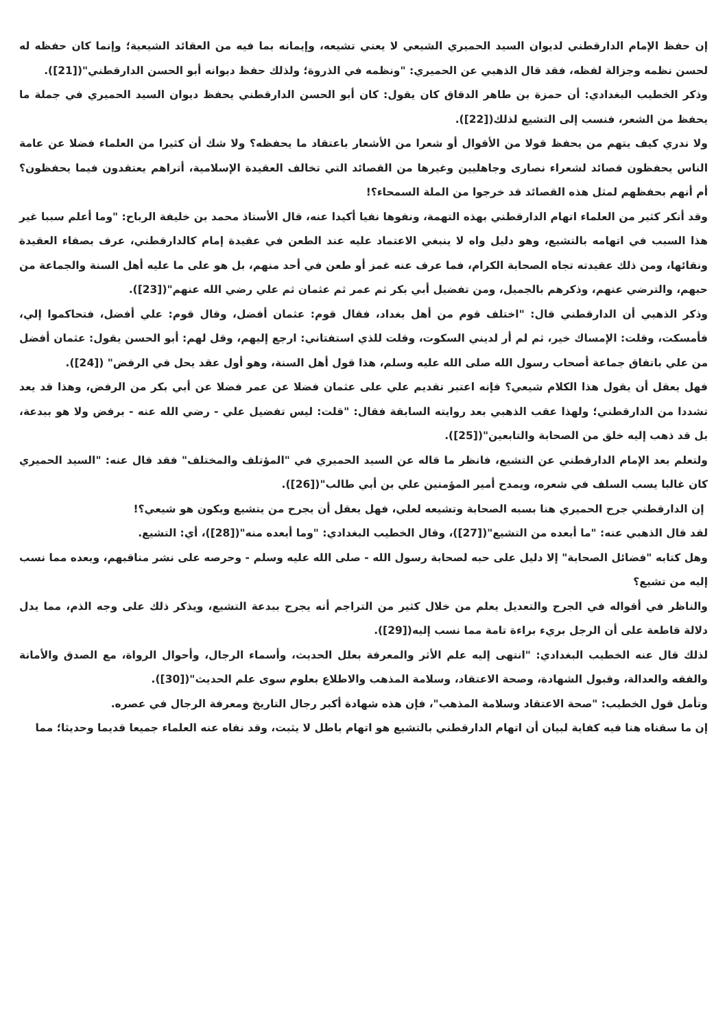إن حفظ الإمام الدارقطني لديوان السيد الحميري الشيعي لا يعني تشيعه، وإيمانه بما فيه من العقائد الشيعية؛ وإنما كان حفظه له لحسن نظمه وجزالة لفظه، فقد قال الذهبي عن الحميري: "ونظمه في الذروة؛ ولذلك حفظ ديوانه أبو الحسن الدارقطني"([21]).
وذكر الخطيب البغدادي: أن حمزة بن طاهر الدقاق كان يقول: كان أبو الحسن الدارقطني يحفظ ديوان السيد الحميري في جملة ما يحفظ من الشعر، فنسب إلى التشيع لذلك([22]).
ولا ندري كيف يتهم من يحفظ قولا من الأقوال أو شعرا من الأشعار باعتقاد ما يحفظه؟ ولا شك أن كثيرا من العلماء فضلا عن عامة الناس يحفظون قصائد لشعراء نصارى وجاهليين وغيرها من القصائد التي تخالف العقيدة الإسلامية، أتراهم يعتقدون فيما يحفظون؟ أم أنهم بحفظهم لمثل هذه القصائد قد خرجوا من الملة السمحاء؟!
وقد أنكر كثير من العلماء اتهام الدارقطني بهذه التهمة، ونفوها نفيا أكيدا عنه، قال الأستاذ محمد بن خليفة الرباح: "وما أعلم سببا غير هذا السبب في اتهامه بالتشيع، وهو دليل واه لا ينبغي الاعتماد عليه عند الطعن في عقيدة إمام كالدارقطني، عرف بصفاء العقيدة ونقائها، ومن ذلك عقيدته تجاه الصحابة الكرام، فما عرف عنه غمز أو طعن في أحد منهم، بل هو على ما عليه أهل السنة والجماعة من حبهم، والترضي عنهم، وذكرهم بالجميل، ومن تفضيل أبي بكر ثم عمر ثم عثمان ثم علي رضي الله عنهم"([23]).
وذكر الذهبي أن الدارقطني قال: "اختلف قوم من أهل بغداد، فقال قوم: عثمان أفضل، وقال قوم: علي أفضل، فتحاكموا إلي، فأمسكت، وقلت: الإمساك خير، ثم لم أر لديني السكوت، وقلت للذي استفتاني: ارجع إليهم، وقل لهم: أبو الحسن يقول: عثمان أفضل من علي باتفاق جماعة أصحاب رسول الله صلى الله عليه وسلم، هذا قول أهل السنة، وهو أول عقد يحل في الرفض" ([24]).
فهل يعقل أن يقول هذا الكلام شيعي؟ فإنه اعتبر تقديم علي على عثمان فضلا عن عمر فضلا عن أبي بكر من الرفض، وهذا قد يعد تشددا من الدارقطني؛ ولهذا عقب الذهبي بعد روايته السابقة فقال: "قلت: ليس تفضيل علي - رضي الله عنه - برفض ولا هو ببدعة، بل قد ذهب إليه خلق من الصحابة والتابعين"([25]).
ولتعلم بعد الإمام الدارقطني عن التشيع، فانظر ما قاله عن السيد الحميري في "المؤتلف والمختلف" فقد قال عنه: "السيد الحميري كان غالبا يسب السلف في شعره، ويمدح أمير المؤمنين علي بن أبي طالب"([26]).
إن الدارقطني جرح الحميري هنا بسبه الصحابة وتشيعه لعلي، فهل يعقل أن يجرح من يتشيع ويكون هو شيعي؟!
لقد قال الذهبي عنه: "ما أبعده من التشيع"([27])، وقال الخطيب البغدادي: "وما أبعده منه"([28])، أي: التشيع.
وهل كتابه "فضائل الصحابة" إلا دليل على حبه لصحابة رسول الله - صلى الله عليه وسلم - وحرصه على نشر مناقبهم، وبعده مما نسب إليه من تشيع؟
والناظر في أقواله في الجرح والتعديل يعلم من خلال كثير من التراجم أنه يجرح ببدعة التشيع، ويذكر ذلك على وجه الذم، مما يدل دلالة قاطعة على أن الرجل بريء براءة تامة مما نسب إليه([29]).
لذلك قال عنه الخطيب البغدادي: "انتهى إليه علم الأثر والمعرفة بعلل الحديث، وأسماء الرجال، وأحوال الرواة، مع الصدق والأمانة والفقه والعدالة، وقبول الشهادة، وصحة الاعتقاد، وسلامة المذهب والاطلاع بعلوم سوى علم الحديث"([30]).
وتأمل قول الخطيب: "صحة الاعتقاد وسلامة المذهب"، فإن هذه شهادة أكبر رجال التاريخ ومعرفة الرجال في عصره.
إن ما سقناه هنا فيه كفاية لبيان أن اتهام الدارقطني بالتشيع هو اتهام باطل لا يثبت، وقد نفاه عنه العلماء جميعا قديما وحديثا؛ مما